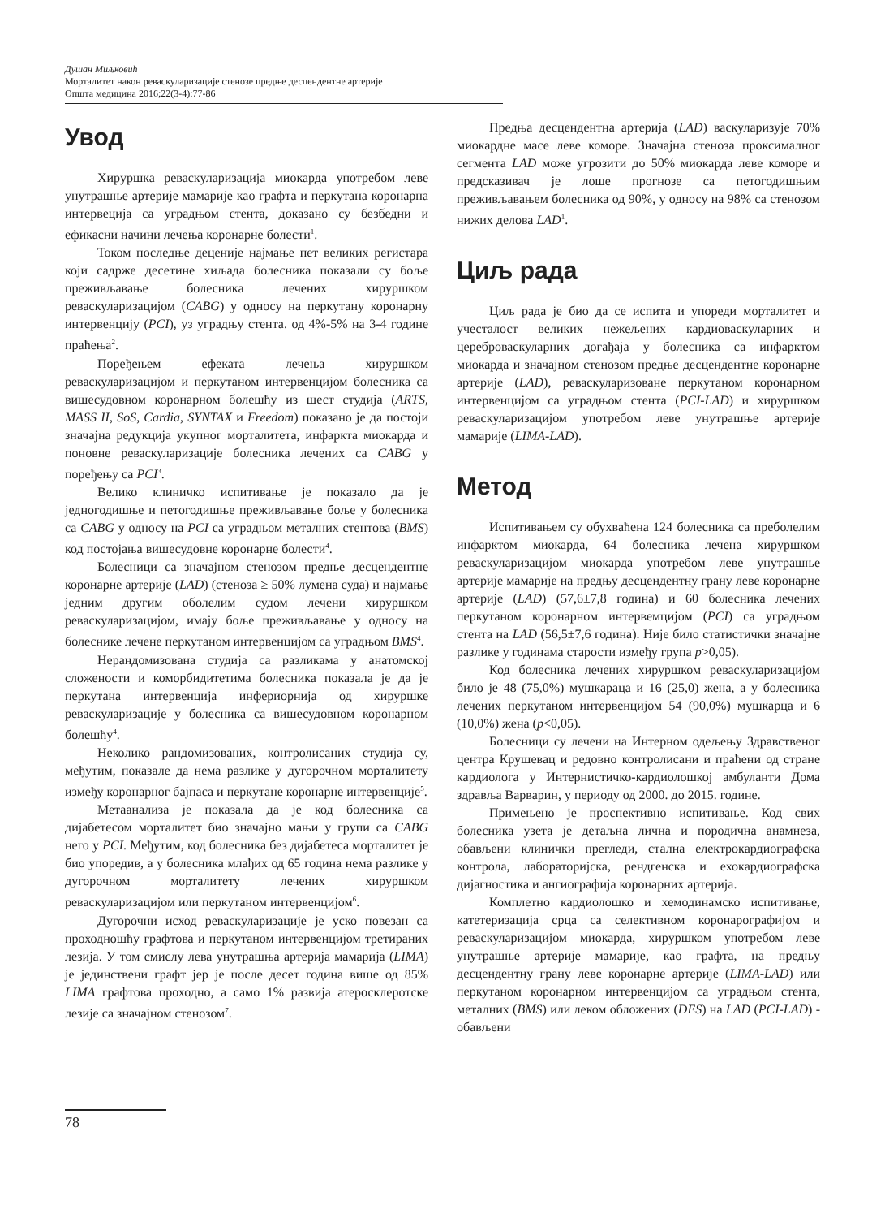Душан Миљковић
Морталитет након реваскуларизације стенозе предње десцендентне артерије
Општа медицина 2016;22(3-4):77-86
Увод
Хируршка реваскуларизација миокарда употребом леве унутрашње артерије мамарије као графта и перкутана коронарна интервеција са уградњом стента, доказано су безбедни и ефикасни начини лечења коронарне болести<sup>1</sup>.
Током последње деценије најмање пет великих регистара који садрже десетине хиљада болесника показали су боље преживљавање болесника лечених хируршком реваскуларизацијом (CABG) у односу на перкутану коронарну интервенцију (PCI), уз уградњу стента. од 4%-5% на 3-4 године праћења<sup>2</sup>.
Поређењем ефеката лечења хируршком реваскуларизацијом и перкутаном интервенцијом болесника са вишесудовном коронарном болешћу из шест студија (ARTS, MASS II, SoS, Cardia, SYNTAX и Freedom) показано је да постоји значајна редукција укупног морталитета, инфаркта миокарда и поновне реваскуларизације болесника лечених са CABG у поређењу са PCI<sup>3</sup>.
Велико клиничко испитивање је показало да је једногодишње и петогодишње преживљавање боље у болесника са CABG у односу на PCI са уградњом металних стентова (BMS) код постојања вишесудовне коронарне болести<sup>4</sup>.
Болесници са значајном стенозом предње десцендентне коронарне артерије (LAD) (стеноза ≥ 50% лумена суда) и најмање једним другим оболелим судом лечени хируршком реваскуларизацијом, имају боље преживљавање у односу на болеснике лечене перкутаном интервенцијом са уградњом BMS<sup>4</sup>.
Нерандомизована студија са разликама у анатомској сложености и коморбидитетима болесника показала је да је перкутана интервенција инфериорнија од хируршке реваскуларизације у болесника са вишесудовном коронарном болешћу<sup>4</sup>.
Неколико рандомизованих, контролисаних студија су, међутим, показале да нема разлике у дугорочном морталитету између коронарног бајпаса и перкутане коронарне интервенције<sup>5</sup>.
Метаанализа је показала да је код болесника са дијабетесом морталитет био значајно мањи у групи са CABG него у PCI. Међутим, код болесника без дијабетеса морталитет је био упоредив, а у болесника млађих од 65 година нема разлике у дугорочном морталитету лечених хируршком реваскуларизацијом или перкутаном интервенцијом<sup>6</sup>.
Дугорочни исход реваскуларизације је уско повезан са проходношћу графтова и перкутаном интервенцијом третираних лезија. У том смислу лева унутрашња артерија мамарија (LIMA) је јединствени графт јер је после десет година више од 85% LIMA графтова проходно, а само 1% развија атеросклеротске лезије са значајном стенозом<sup>7</sup>.
Предња десцендентна артерија (LAD) васкуларизује 70% миокардне масе леве коморе. Значајна стеноза проксималног сегмента LAD може угрозити до 50% миокарда леве коморе и предсказивач је лоше прогнозе са петогодишњим преживљавањем болесника од 90%, у односу на 98% са стенозом нижих делова LAD<sup>1</sup>.
Циљ рада
Циљ рада је био да се испита и упореди морталитет и учесталост великих нежељених кардиоваскуларних и цереброваскуларних догађаја у болесника са инфарктом миокарда и значајном стенозом предње десцендентне коронарне артерије (LAD), реваскуларизоване перкутаном коронарном интервенцијом са уградњом стента (PCI-LAD) и хируршком реваскуларизацијом употребом леве унутрашње артерије мамарије (LIMA-LAD).
Метод
Испитивањем су обухваћена 124 болесника са преболелим инфарктом миокарда, 64 болесника лечена хируршком реваскуларизацијом миокарда употребом леве унутрашње артерије мамарије на предњу десцендентну грану леве коронарне артерије (LAD) (57,6±7,8 година) и 60 болесника лечених перкутаном коронарном интервемцијом (PCI) са уградњом стента на LAD (56,5±7,6 година). Није било статистички значајне разлике у годинама старости између група p>0,05).
Код болесника лечених хируршком реваскуларизацијом било је 48 (75,0%) мушкараца и 16 (25,0) жена, а у болесника лечених перкутаном интервенцијом 54 (90,0%) мушкарца и 6 (10,0%) жена (p<0,05).
Болесници су лечени на Интерном одељењу Здравственог центра Крушевац и редовно контролисани и праћени од стране кардиолога у Интернистичко-кардиолошкој амбуланти Дома здравља Варварин, у периоду од 2000. до 2015. године.
Примењено је проспективно испитивање. Код свих болесника узета је детаљна лична и породична анамнеза, обављени клинички прегледи, стална електрокардиографска контрола, лабораторијска, рендгенска и ехокардиографска дијагностика и ангиографија коронарних артерија.
Комплетно кардиолошко и хемодинамско испитивање, катетеризација срца са селективном коронарографијом и реваскуларизацијом миокарда, хируршком употребом леве унутрашње артерије мамарије, као графта, на предњу десцендентну грану леве коронарне артерије (LIMA-LAD) или перкутаном коронарном интервенцијом са уградњом стента, металних (BMS) или леком обложених (DES) на LAD (PCI-LAD) - обављени
78